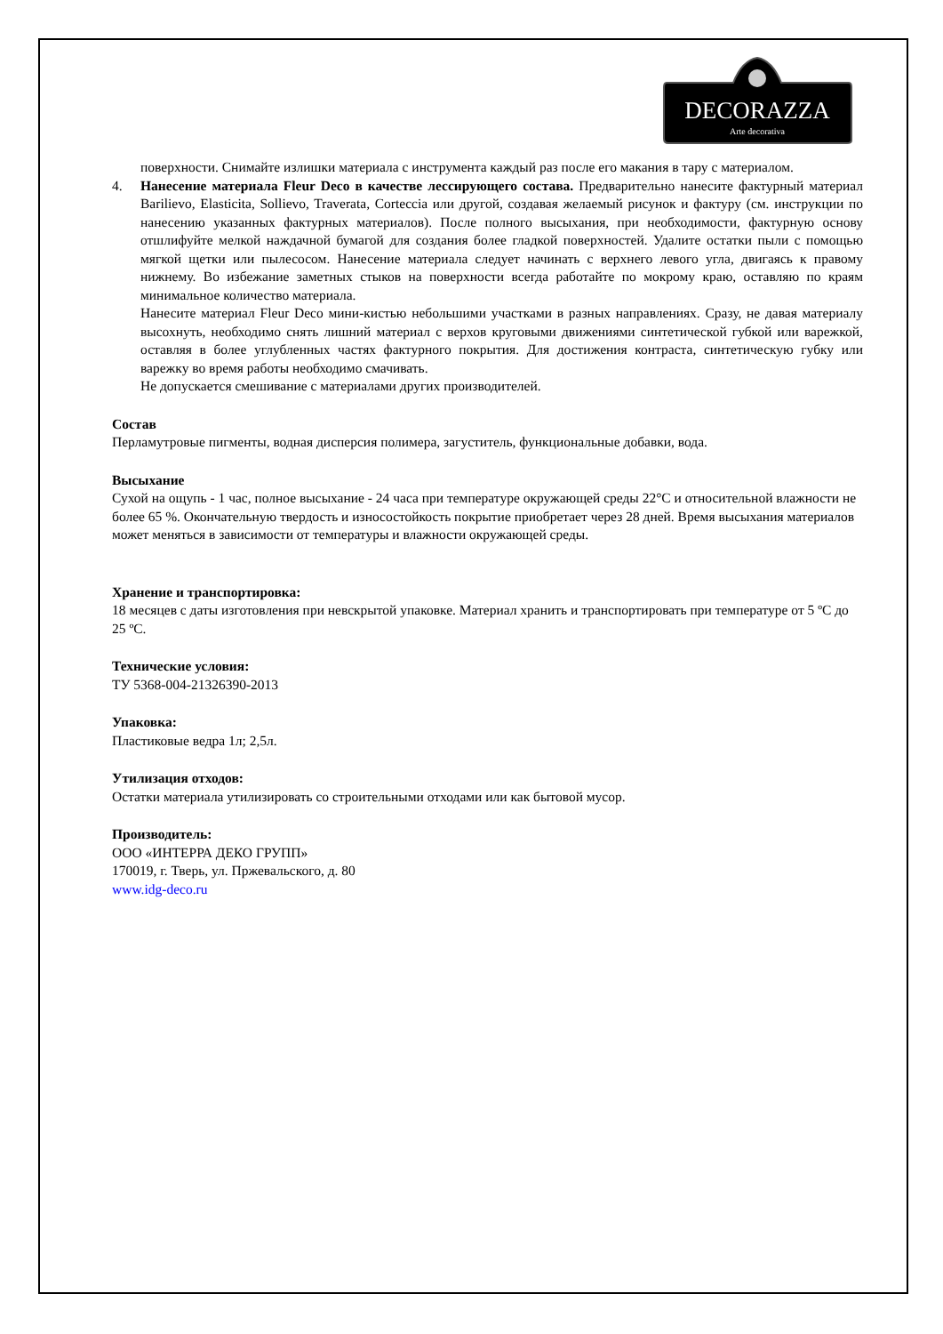DECORAZZA
Arte decorativa
поверхности. Снимайте излишки материала с инструмента каждый раз после его макания в тару с материалом.
4. Нанесение материала Fleur Deco в качестве лессирующего состава. Предварительно нанесите фактурный материал Barilievo, Elasticita, Sollievo, Traverata, Corteccia или другой, создавая желаемый рисунок и фактуру (см. инструкции по нанесению указанных фактурных материалов). После полного высыхания, при необходимости, фактурную основу отшлифуйте мелкой наждачной бумагой для создания более гладкой поверхностей. Удалите остатки пыли с помощью мягкой щетки или пылесосом. Нанесение материала следует начинать с верхнего левого угла, двигаясь к правому нижнему. Во избежание заметных стыков на поверхности всегда работайте по мокрому краю, оставляю по краям минимальное количество материала.
Нанесите материал Fleur Deco мини-кистью небольшими участками в разных направлениях. Сразу, не давая материалу высохнуть, необходимо снять лишний материал с верхов круговыми движениями синтетической губкой или варежкой, оставляя в более углубленных частях фактурного покрытия. Для достижения контраста, синтетическую губку или варежку во время работы необходимо смачивать.
Не допускается смешивание с материалами других производителей.
Состав
Перламутровые пигменты, водная дисперсия полимера, загуститель, функциональные добавки, вода.
Высыхание
Сухой на ощупь - 1 час, полное высыхание - 24 часа при температуре окружающей среды 22°С и относительной влажности не более 65 %. Окончательную твердость и износостойкость покрытие приобретает через 28 дней. Время высыхания материалов может меняться в зависимости от температуры и влажности окружающей среды.
Хранение и транспортировка:
18 месяцев с даты изготовления при невскрытой упаковке. Материал хранить и транспортировать при температуре от 5 ºС до 25 ºС.
Технические условия:
ТУ 5368-004-21326390-2013
Упаковка:
Пластиковые ведра 1л; 2,5л.
Утилизация отходов:
Остатки материала утилизировать со строительными отходами или как бытовой мусор.
Производитель:
ООО «ИНТЕРРА ДЕКО ГРУПП»
170019, г. Тверь, ул. Пржевальского, д. 80
www.idg-deco.ru